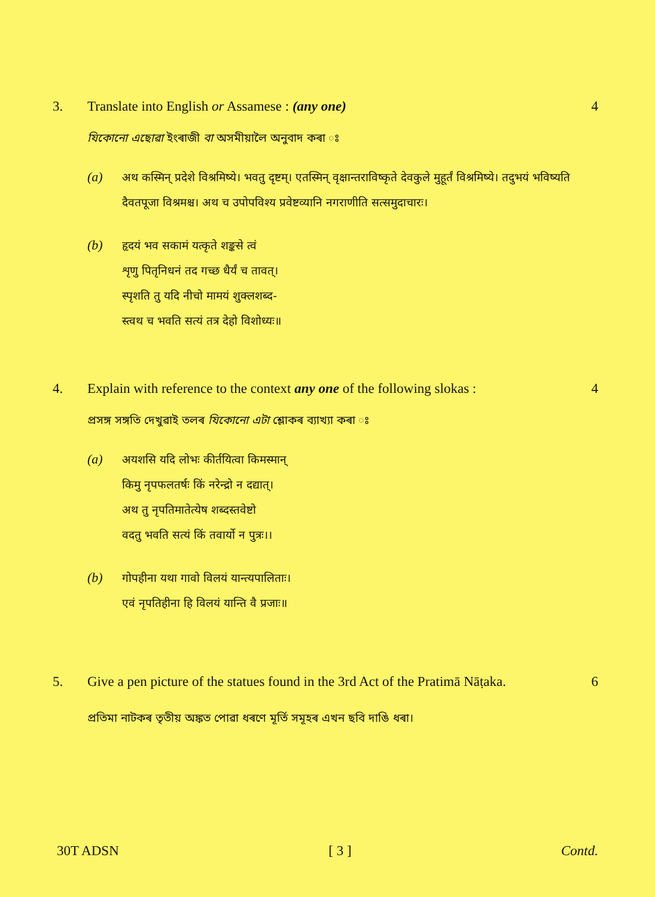3. Translate into English or Assamese : (any one)
4
যিকোনো এছোৱা ইংৰাজী বা অসমীয়ালৈ অনুবাদ কৰা ঃ
(a)
अथ कस्मिन् प्रदेशे विश्रमिष्ये। भवतु दृष्टम्। एतस्मिन् वृक्षान्तराविष्कृते देवकुले मुहूर्तं विश्रमिष्ये। तदुभयं भविष्यति दैवतपूजा विश्रमश्च। अथ च उपोपविश्य प्रवेष्टव्यानि नगराणीति सत्समुदाचारः।
(b)
हृदयं भव सकामं यत्कृते शङ्कसे त्वं
शृणु पितृनिधनं तद गच्छ धैर्यं च तावत्।
स्पृशति तु यदि नीचो मामयं शुक्लशब्द-
स्त्वथ च भवति सत्यं तत्र देहो विशोध्यः॥
4. Explain with reference to the context any one of the following slokas :
4
প্ৰসঙ্গ সঙ্গতি দেখুৱাই তলৰ যিকোনো এটা শ্লোকৰ ব্যাখ্যা কৰা ঃ
(a)
अयशसि यदि लोभः कीर्तयित्वा किमस्मान्
किमु नृपफलतर्षः किं नरेन्द्रो न दद्यात्।
अथ तु नृपतिमातेत्येष शब्दस्तवेष्टो
वदतु भवति सत्यं किं तवार्यो न पुत्रः।।
(b)
गोपहीना यथा गावो विलयं यान्त्यपालिताः।
एवं नृपतिहीना हि विलयं यान्ति वै प्रजाः॥
5. Give a pen picture of the statues found in the 3rd Act of the Pratimā Nāṭaka.
6
প্ৰতিমা নাটকৰ তৃতীয় অঙ্কত পোৱা ধৰণে মূৰ্তি সমূহৰ এখন ছবি দাঙি ধৰা।
30T ADSN [ 3 ] Contd.